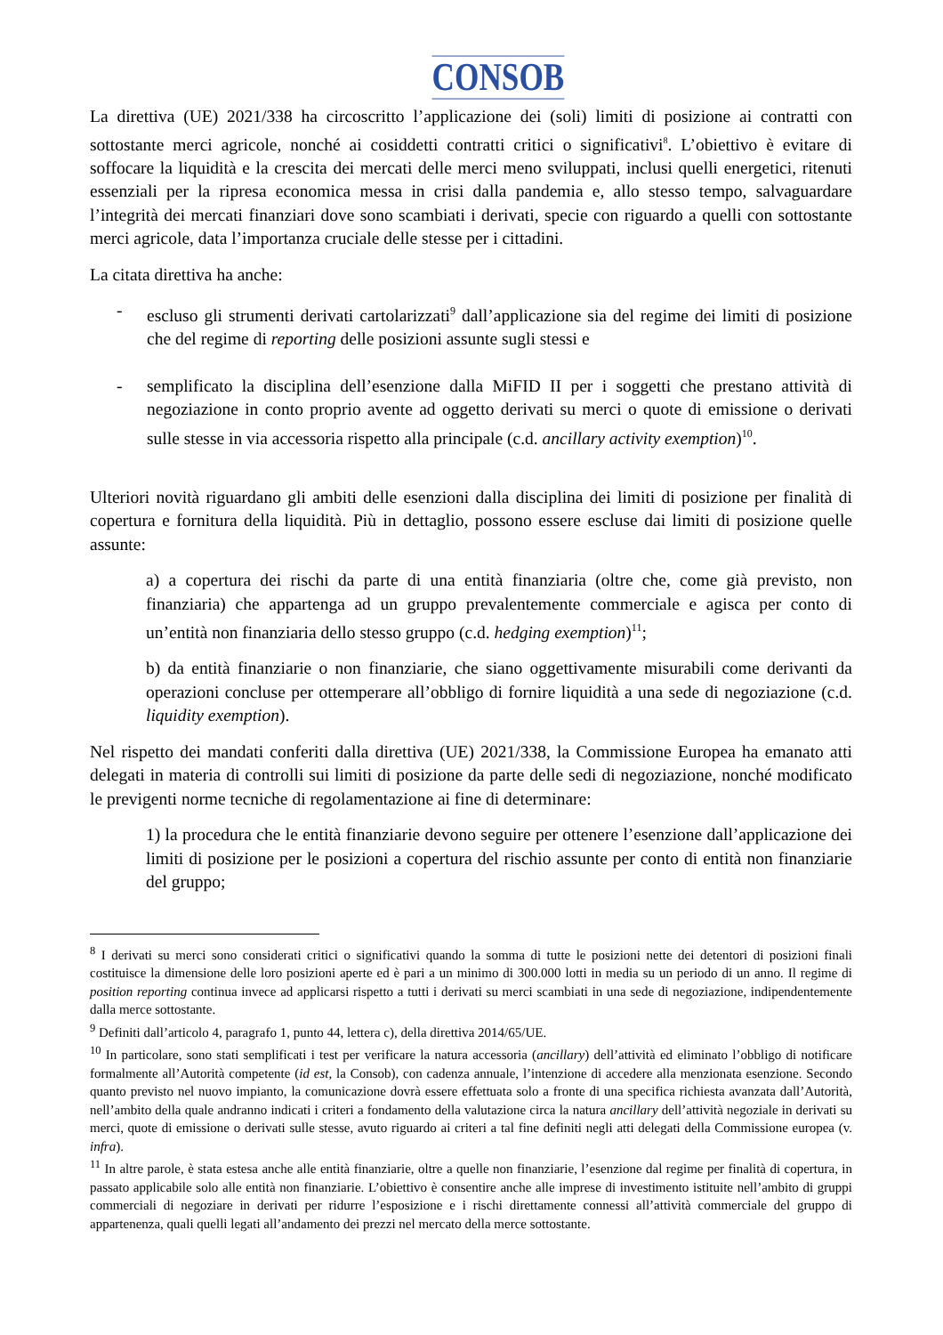CONSOB
La direttiva (UE) 2021/338 ha circoscritto l’applicazione dei (soli) limiti di posizione ai contratti con sottostante merci agricole, nonché ai cosiddetti contratti critici o significativi<sup>8</sup>. L’obiettivo è evitare di soffocare la liquidità e la crescita dei mercati delle merci meno sviluppati, inclusi quelli energetici, ritenuti essenziali per la ripresa economica messa in crisi dalla pandemia e, allo stesso tempo, salvaguardare l’integrità dei mercati finanziari dove sono scambiati i derivati, specie con riguardo a quelli con sottostante merci agricole, data l’importanza cruciale delle stesse per i cittadini.
La citata direttiva ha anche:
- escluso gli strumenti derivati cartolarizzati<sup>9</sup> dall’applicazione sia del regime dei limiti di posizione che del regime di reporting delle posizioni assunte sugli stessi e
- semplificato la disciplina dell’esenzione dalla MiFID II per i soggetti che prestano attività di negoziazione in conto proprio avente ad oggetto derivati su merci o quote di emissione o derivati sulle stesse in via accessoria rispetto alla principale (c.d. ancillary activity exemption)<sup>10</sup>.
Ulteriori novità riguardano gli ambiti delle esenzioni dalla disciplina dei limiti di posizione per finalità di copertura e fornitura della liquidità. Più in dettaglio, possono essere escluse dai limiti di posizione quelle assunte:
a) a copertura dei rischi da parte di una entità finanziaria (oltre che, come già previsto, non finanziaria) che appartenga ad un gruppo prevalentemente commerciale e agisca per conto di un’entità non finanziaria dello stesso gruppo (c.d. hedging exemption)<sup>11</sup>;
b) da entità finanziarie o non finanziarie, che siano oggettivamente misurabili come derivanti da operazioni concluse per ottemperare all’obbligo di fornire liquidità a una sede di negoziazione (c.d. liquidity exemption).
Nel rispetto dei mandati conferiti dalla direttiva (UE) 2021/338, la Commissione Europea ha emanato atti delegati in materia di controlli sui limiti di posizione da parte delle sedi di negoziazione, nonché modificato le previgenti norme tecniche di regolamentazione ai fine di determinare:
1) la procedura che le entità finanziarie devono seguire per ottenere l’esenzione dall’applicazione dei limiti di posizione per le posizioni a copertura del rischio assunte per conto di entità non finanziarie del gruppo;
<sup>8</sup> I derivati su merci sono considerati critici o significativi quando la somma di tutte le posizioni nette dei detentori di posizioni finali costituisce la dimensione delle loro posizioni aperte ed è pari a un minimo di 300.000 lotti in media su un periodo di un anno. Il regime di position reporting continua invece ad applicarsi rispetto a tutti i derivati su merci scambiati in una sede di negoziazione, indipendentemente dalla merce sottostante.
<sup>9</sup> Definiti dall’articolo 4, paragrafo 1, punto 44, lettera c), della direttiva 2014/65/UE.
<sup>10</sup> In particolare, sono stati semplificati i test per verificare la natura accessoria (ancillary) dell’attività ed eliminato l’obbligo di notificare formalmente all’Autorità competente (id est, la Consob), con cadenza annuale, l’intenzione di accedere alla menzionata esenzione. Secondo quanto previsto nel nuovo impianto, la comunicazione dovrà essere effettuata solo a fronte di una specifica richiesta avanzata dall’Autorità, nell’ambito della quale andranno indicati i criteri a fondamento della valutazione circa la natura ancillary dell’attività negoziale in derivati su merci, quote di emissione o derivati sulle stesse, avuto riguardo ai criteri a tal fine definiti negli atti delegati della Commissione europea (v. infra).
<sup>11</sup> In altre parole, è stata estesa anche alle entità finanziarie, oltre a quelle non finanziarie, l’esenzione dal regime per finalità di copertura, in passato applicabile solo alle entità non finanziarie. L’obiettivo è consentire anche alle imprese di investimento istituite nell’ambito di gruppi commerciali di negoziare in derivati per ridurre l’esposizione e i rischi direttamente connessi all’attività commerciale del gruppo di appartenenza, quali quelli legati all’andamento dei prezzi nel mercato della merce sottostante.